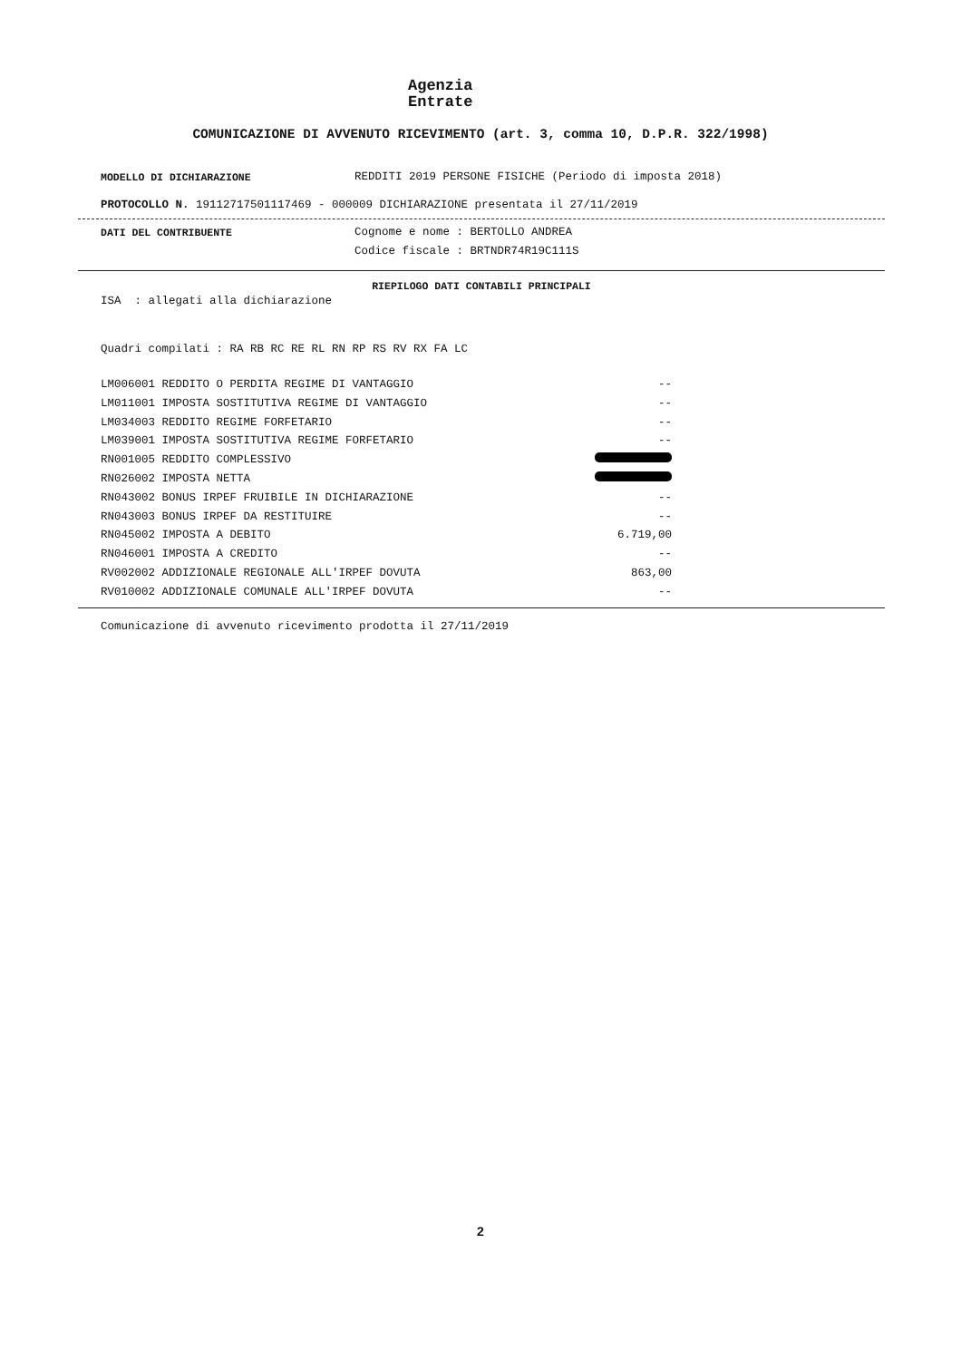Agenzia
Entrate
COMUNICAZIONE DI AVVENUTO RICEVIMENTO (art. 3, comma 10, D.P.R. 322/1998)
MODELLO DI DICHIARAZIONE REDDITI 2019 PERSONE FISICHE (Periodo di imposta 2018)
PROTOCOLLO N. 19112717501117469 - 000009 DICHIARAZIONE presentata il 27/11/2019
DATI DEL CONTRIBUENTE Cognome e nome : BERTOLLO ANDREA
Codice fiscale : BRTNDR74R19C111S
RIEPILOGO DATI CONTABILI PRINCIPALI
ISA : allegati alla dichiarazione
Quadri compilati : RA RB RC RE RL RN RP RS RV RX FA LC
| LM006001 REDDITO O PERDITA REGIME DI VANTAGGIO | -- |
| LM011001 IMPOSTA SOSTITUTIVA REGIME DI VANTAGGIO | -- |
| LM034003 REDDITO REGIME FORFETARIO | -- |
| LM039001 IMPOSTA SOSTITUTIVA REGIME FORFETARIO | -- |
| RN001005 REDDITO COMPLESSIVO | |
| RN026002 IMPOSTA NETTA | |
| RN043002 BONUS IRPEF FRUIBILE IN DICHIARAZIONE | -- |
| RN043003 BONUS IRPEF DA RESTITUIRE | -- |
| RN045002 IMPOSTA A DEBITO | 6.719,00 |
| RN046001 IMPOSTA A CREDITO | -- |
| RV002002 ADDIZIONALE REGIONALE ALL'IRPEF DOVUTA | 863,00 |
| RV010002 ADDIZIONALE COMUNALE ALL'IRPEF DOVUTA | -- |
Comunicazione di avvenuto ricevimento prodotta il 27/11/2019
2